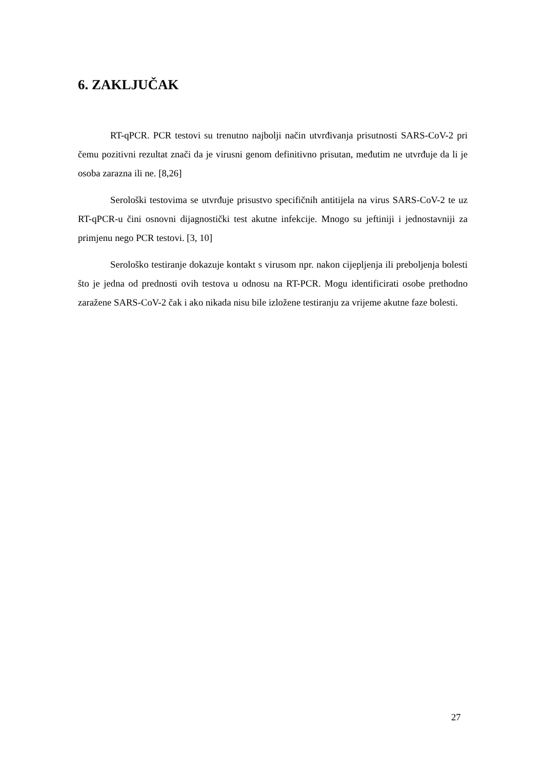6. ZAKLJUČAK
RT-qPCR. PCR testovi su trenutno najbolji način utvrđivanja prisutnosti SARS-CoV-2 pri čemu pozitivni rezultat znači da je virusni genom definitivno prisutan, međutim ne utvrđuje da li je osoba zarazna ili ne. [8,26]
Serološki testovima se utvrđuje prisustvo specifičnih antitijela na virus SARS-CoV-2 te uz RT-qPCR-u čini osnovni dijagnostički test akutne infekcije. Mnogo su jeftiniji i jednostavniji za primjenu nego PCR testovi. [3, 10]
Serološko testiranje dokazuje kontakt s virusom npr. nakon cijepljenja ili preboljenja bolesti što je jedna od prednosti ovih testova u odnosu na RT-PCR. Mogu identificirati osobe prethodno zaražene SARS-CoV-2 čak i ako nikada nisu bile izložene testiranju za vrijeme akutne faze bolesti.
27